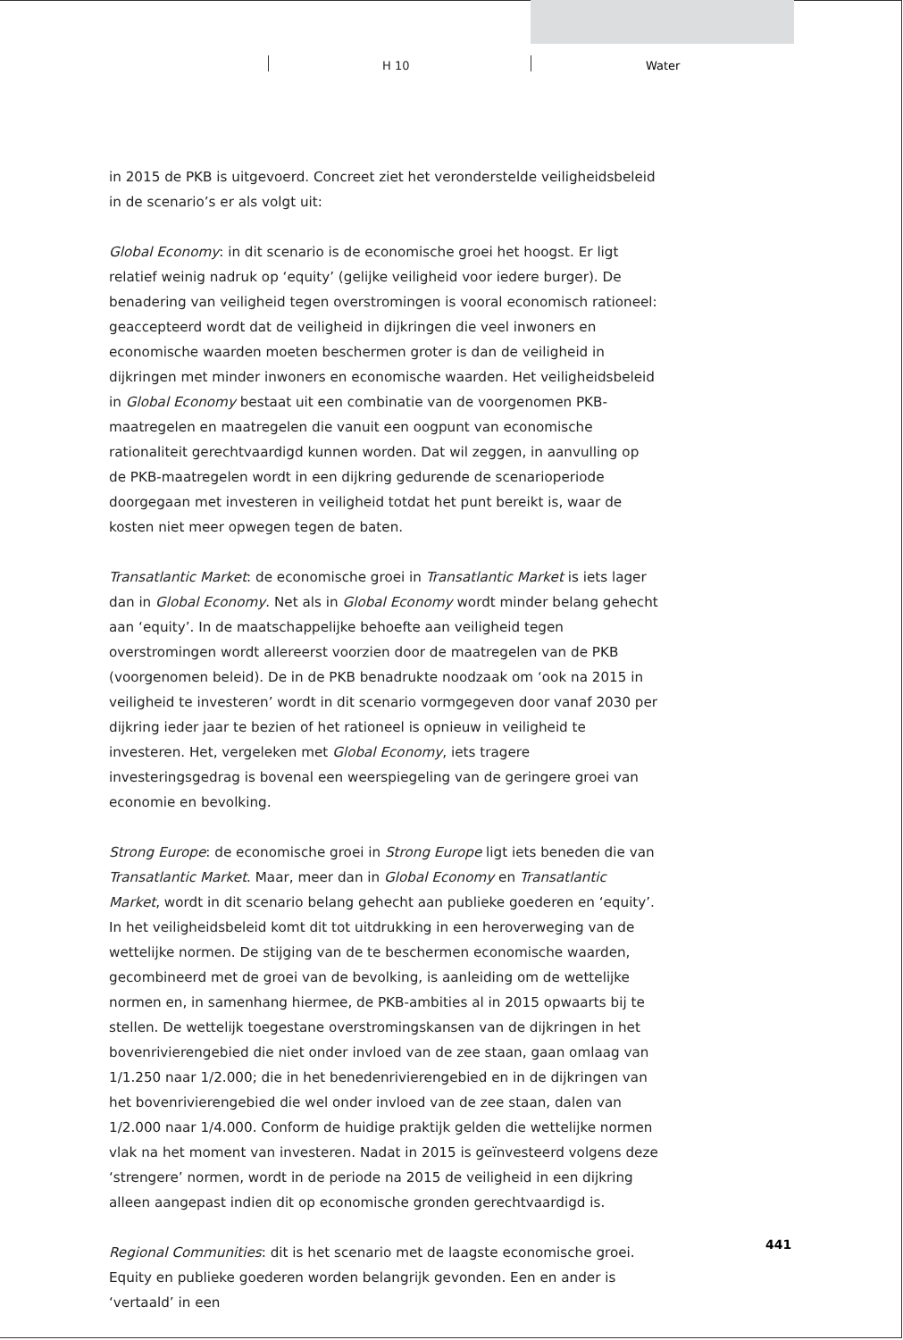H 10 Water
in 2015 de PKB is uitgevoerd. Concreet ziet het veronderstelde veiligheidsbeleid in de scenario’s er als volgt uit:
Global Economy: in dit scenario is de economische groei het hoogst. Er ligt relatief weinig nadruk op ‘equity’ (gelijke veiligheid voor iedere burger). De benadering van veiligheid tegen overstromingen is vooral economisch rationeel: geaccepteerd wordt dat de veiligheid in dijkringen die veel inwoners en economische waarden moeten beschermen groter is dan de veiligheid in dijkringen met minder inwoners en economische waarden. Het veiligheidsbeleid in Global Economy bestaat uit een combinatie van de voorgenomen PKB-maatregelen en maatregelen die vanuit een oogpunt van economische rationaliteit gerechtvaardigd kunnen worden. Dat wil zeggen, in aanvulling op de PKB-maatregelen wordt in een dijkring gedurende de scenarioperiode doorgegaan met investeren in veiligheid totdat het punt bereikt is, waar de kosten niet meer opwegen tegen de baten.
Transatlantic Market: de economische groei in Transatlantic Market is iets lager dan in Global Economy. Net als in Global Economy wordt minder belang gehecht aan ‘equity’. In de maatschappelijke behoefte aan veiligheid tegen overstromingen wordt allereerst voorzien door de maatregelen van de PKB (voorgenomen beleid). De in de PKB benadrukte noodzaak om ‘ook na 2015 in veiligheid te investeren’ wordt in dit scenario vormgegeven door vanaf 2030 per dijkring ieder jaar te bezien of het rationeel is opnieuw in veiligheid te investeren. Het, vergeleken met Global Economy, iets tragere investeringsgedrag is bovenal een weerspiegeling van de geringere groei van economie en bevolking.
Strong Europe: de economische groei in Strong Europe ligt iets beneden die van Transatlantic Market. Maar, meer dan in Global Economy en Transatlantic Market, wordt in dit scenario belang gehecht aan publieke goederen en ‘equity’. In het veiligheidsbeleid komt dit tot uitdrukking in een heroverweging van de wettelijke normen. De stijging van de te beschermen economische waarden, gecombineerd met de groei van de bevolking, is aanleiding om de wettelijke normen en, in samenhang hiermee, de PKB-ambities al in 2015 opwaarts bij te stellen. De wettelijk toegestane overstromingskansen van de dijkringen in het bovenrivierengebied die niet onder invloed van de zee staan, gaan omlaag van 1/1.250 naar 1/2.000; die in het benedenrivierengebied en in de dijkringen van het bovenrivierengebied die wel onder invloed van de zee staan, dalen van 1/2.000 naar 1/4.000. Conform de huidige praktijk gelden die wettelijke normen vlak na het moment van investeren. Nadat in 2015 is geïnvesteerd volgens deze ‘strengere’ normen, wordt in de periode na 2015 de veiligheid in een dijkring alleen aangepast indien dit op economische gronden gerechtvaardigd is.
Regional Communities: dit is het scenario met de laagste economische groei. Equity en publieke goederen worden belangrijk gevonden. Een en ander is ‘vertaald’ in een
441